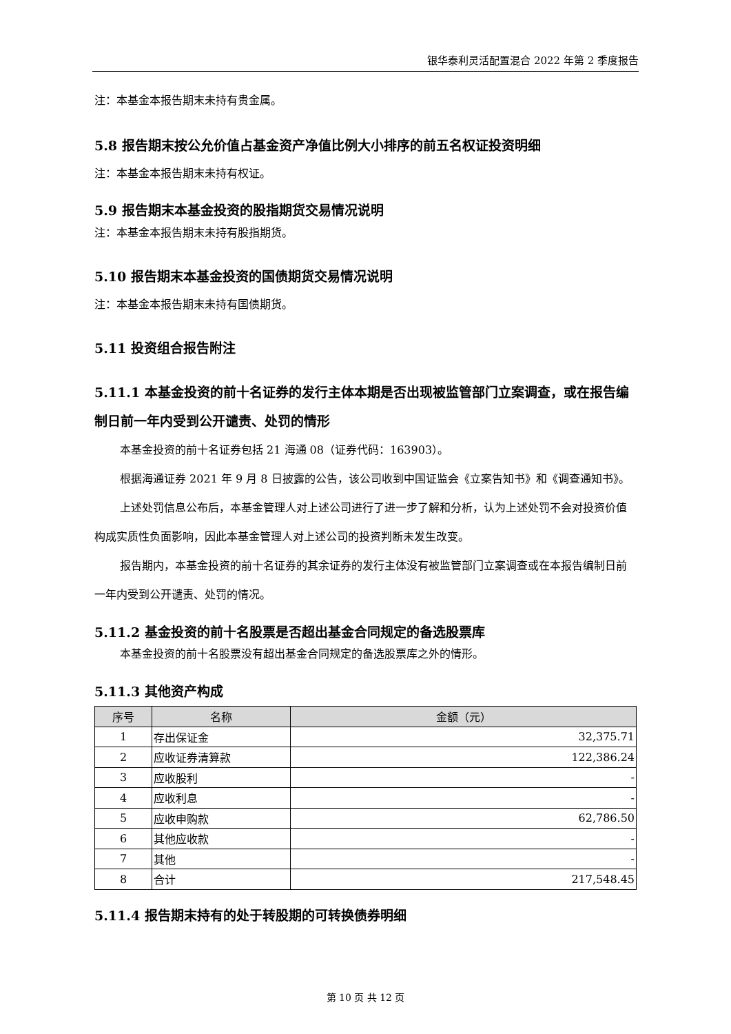银华泰利灵活配置混合 2022 年第 2 季度报告
注：本基金本报告期末未持有贵金属。
5.8 报告期末按公允价值占基金资产净值比例大小排序的前五名权证投资明细
注：本基金本报告期末未持有权证。
5.9 报告期末本基金投资的股指期货交易情况说明
注：本基金本报告期末未持有股指期货。
5.10 报告期末本基金投资的国债期货交易情况说明
注：本基金本报告期末未持有国债期货。
5.11 投资组合报告附注
5.11.1 本基金投资的前十名证券的发行主体本期是否出现被监管部门立案调查，或在报告编制日前一年内受到公开谴责、处罚的情形
本基金投资的前十名证券包括 21 海通 08（证券代码：163903）。
根据海通证券 2021 年 9 月 8 日披露的公告，该公司收到中国证监会《立案告知书》和《调查通知书》。
上述处罚信息公布后，本基金管理人对上述公司进行了进一步了解和分析，认为上述处罚不会对投资价值构成实质性负面影响，因此本基金管理人对上述公司的投资判断未发生改变。
报告期内，本基金投资的前十名证券的其余证券的发行主体没有被监管部门立案调查或在本报告编制日前一年内受到公开谴责、处罚的情况。
5.11.2 基金投资的前十名股票是否超出基金合同规定的备选股票库
本基金投资的前十名股票没有超出基金合同规定的备选股票库之外的情形。
5.11.3 其他资产构成
| 序号 | 名称 | 金额（元） |
| --- | --- | --- |
| 1 | 存出保证金 | 32,375.71 |
| 2 | 应收证券清算款 | 122,386.24 |
| 3 | 应收股利 | - |
| 4 | 应收利息 | - |
| 5 | 应收申购款 | 62,786.50 |
| 6 | 其他应收款 | - |
| 7 | 其他 | - |
| 8 | 合计 | 217,548.45 |
5.11.4 报告期末持有的处于转股期的可转换债券明细
第 10 页 共 12 页